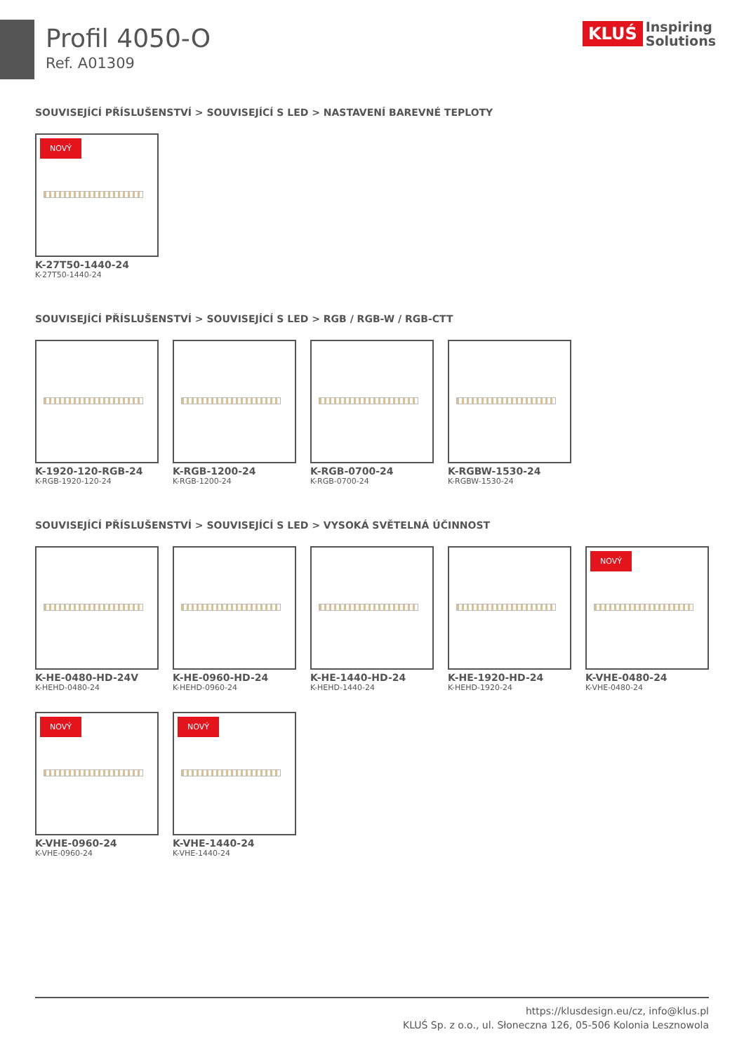Profil 4050-O
Ref. A01309
KLUŚ Inspiring
Solutions
SOUVISEJÍCÍ PŘÍSLUŠENSTVÍ > SOUVISEJÍCÍ S LED > NASTAVENÍ BAREVNÉ TEPLOTY
NOVÝ
K-27T50-1440-24
K-27T50-1440-24
SOUVISEJÍCÍ PŘÍSLUŠENSTVÍ > SOUVISEJÍCÍ S LED > RGB / RGB-W / RGB-CTT
K-1920-120-RGB-24
K-RGB-1920-120-24
K-RGB-1200-24
K-RGB-1200-24
K-RGB-0700-24
K-RGB-0700-24
K-RGBW-1530-24
K-RGBW-1530-24
SOUVISEJÍCÍ PŘÍSLUŠENSTVÍ > SOUVISEJÍCÍ S LED > VYSOKÁ SVĚTELNÁ ÚČINNOST
K-HE-0480-HD-24V
K-HEHD-0480-24
K-HE-0960-HD-24
K-HEHD-0960-24
K-HE-1440-HD-24
K-HEHD-1440-24
K-HE-1920-HD-24
K-HEHD-1920-24
NOVÝ
K-VHE-0480-24
K-VHE-0480-24
NOVÝ
K-VHE-0960-24
K-VHE-0960-24
NOVÝ
K-VHE-1440-24
K-VHE-1440-24
https://klusdesign.eu/cz, info@klus.pl
KLUŚ Sp. z o.o., ul. Słoneczna 126, 05-506 Kolonia Lesznowola